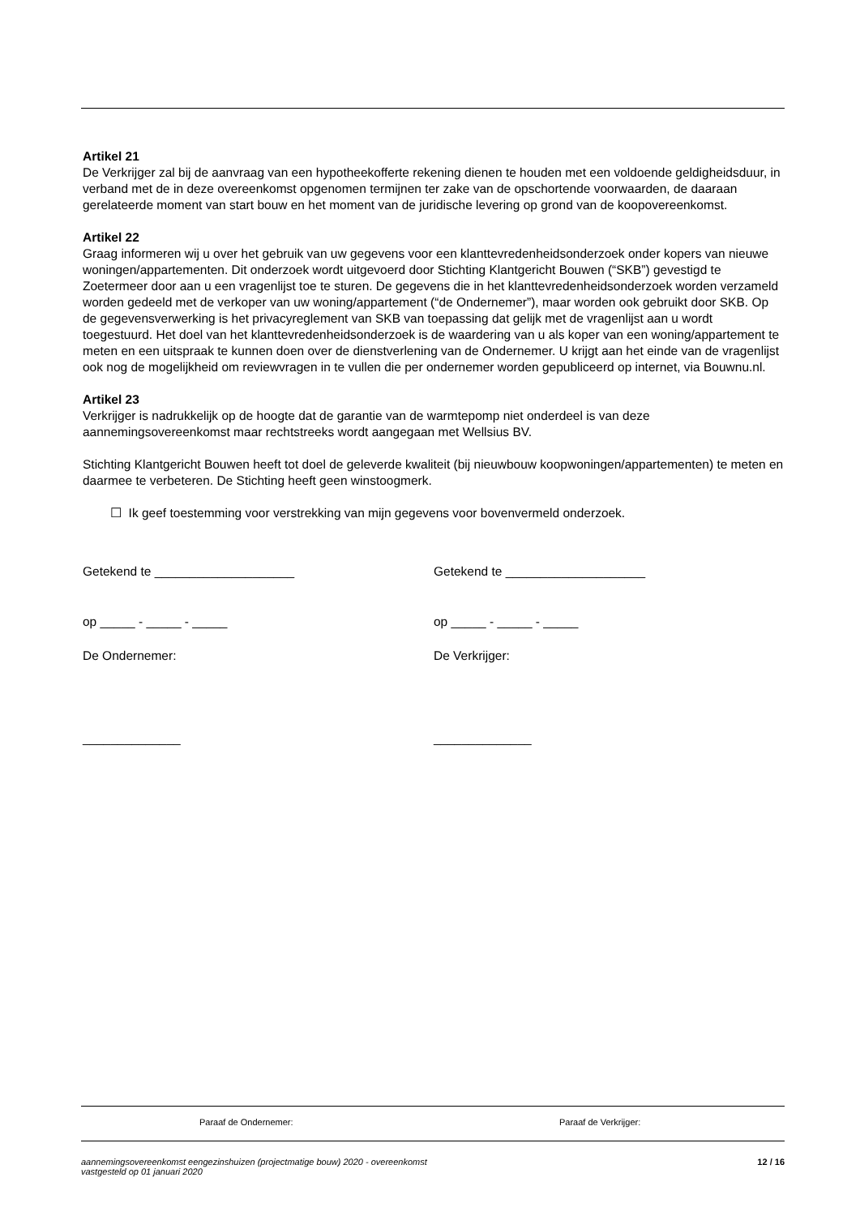Artikel 21
De Verkrijger zal bij de aanvraag van een hypotheekofferte rekening dienen te houden met een voldoende geldigheidsduur, in verband met de in deze overeenkomst opgenomen termijnen ter zake van de opschortende voorwaarden, de daaraan gerelateerde moment van start bouw en het moment van de juridische levering op grond van de koopovereenkomst.
Artikel 22
Graag informeren wij u over het gebruik van uw gegevens voor een klanttevredenheidsonderzoek onder kopers van nieuwe woningen/appartementen. Dit onderzoek wordt uitgevoerd door Stichting Klantgericht Bouwen (“SKB”) gevestigd te Zoetermeer door aan u een vragenlijst toe te sturen. De gegevens die in het klanttevredenheidsonderzoek worden verzameld worden gedeeld met de verkoper van uw woning/appartement (“de Ondernemer”), maar worden ook gebruikt door SKB. Op de gegevensverwerking is het privacyreglement van SKB van toepassing dat gelijk met de vragenlijst aan u wordt toegestuurd. Het doel van het klanttevredenheidsonderzoek is de waardering van u als koper van een woning/appartement te meten en een uitspraak te kunnen doen over de dienstverlening van de Ondernemer. U krijgt aan het einde van de vragenlijst ook nog de mogelijkheid om reviewvragen in te vullen die per ondernemer worden gepubliceerd op internet, via Bouwnu.nl.
Artikel 23
Verkrijger is nadrukkelijk op de hoogte dat de garantie van de warmtepomp niet onderdeel is van deze aannemingsovereenkomst maar rechtstreeks wordt aangegaan met Wellsius BV.
Stichting Klantgericht Bouwen heeft tot doel de geleverde kwaliteit (bij nieuwbouw koopwoningen/appartementen) te meten en daarmee te verbeteren. De Stichting heeft geen winstoogmerk.
☐ Ik geef toestemming voor verstrekking van mijn gegevens voor bovenvermeld onderzoek.
Getekend te ____________________ Getekend te ____________________
op _____ - _____ - _____ op _____ - _____ - _____
De Ondernemer: De Verkrijger:
______________ ______________
Paraaf de Ondernemer: Paraaf de Verkrijger:
aannemingsovereenkomst eengezinshuizen (projectmatige bouw) 2020 - overeenkomst
vastgesteld op 01 januari 2020 12 / 16